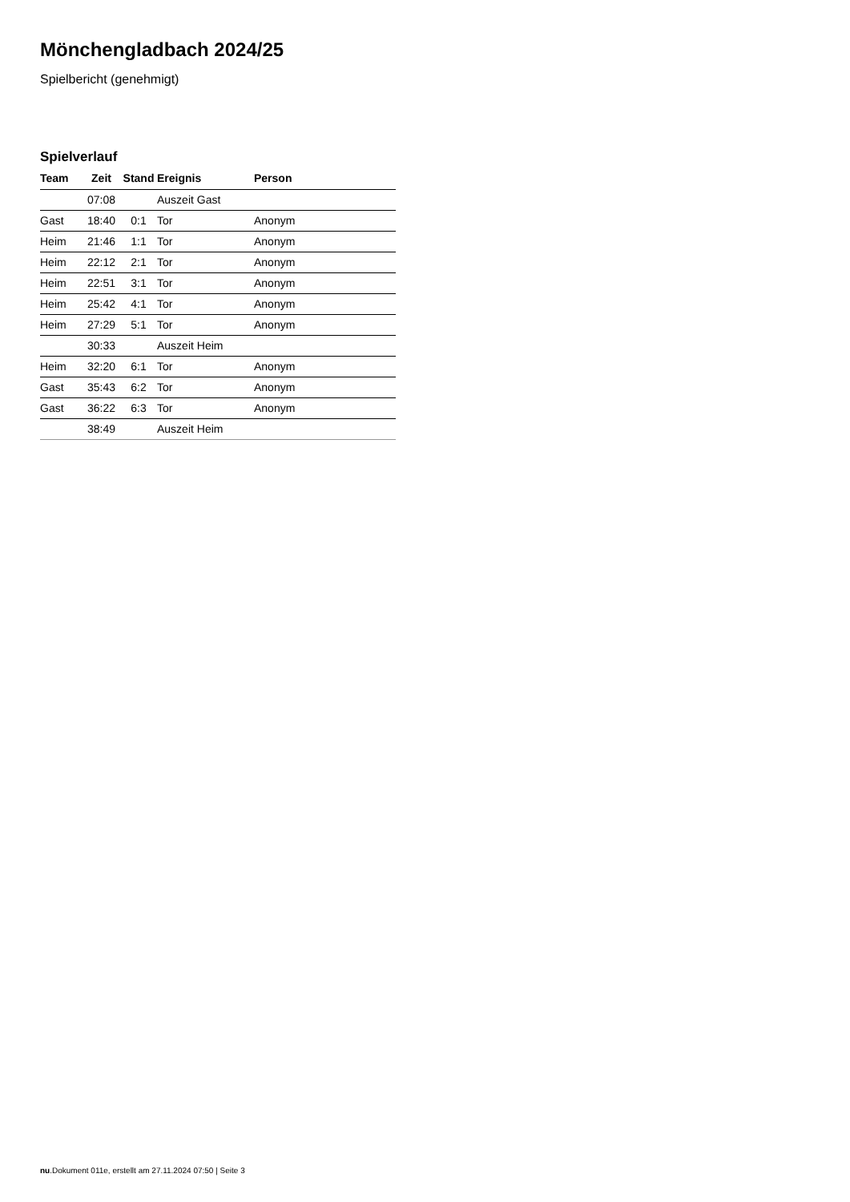Mönchengladbach 2024/25
Spielbericht (genehmigt)
Spielverlauf
| Team | Zeit | Stand | Ereignis | Person |
| --- | --- | --- | --- | --- |
| | 07:08 | | Auszeit Gast | |
| Gast | 18:40 | 0:1 | Tor | Anonym |
| Heim | 21:46 | 1:1 | Tor | Anonym |
| Heim | 22:12 | 2:1 | Tor | Anonym |
| Heim | 22:51 | 3:1 | Tor | Anonym |
| Heim | 25:42 | 4:1 | Tor | Anonym |
| Heim | 27:29 | 5:1 | Tor | Anonym |
| | 30:33 | | Auszeit Heim | |
| Heim | 32:20 | 6:1 | Tor | Anonym |
| Gast | 35:43 | 6:2 | Tor | Anonym |
| Gast | 36:22 | 6:3 | Tor | Anonym |
| | 38:49 | | Auszeit Heim | |
nu.Dokument 011e, erstellt am 27.11.2024 07:50 | Seite 3